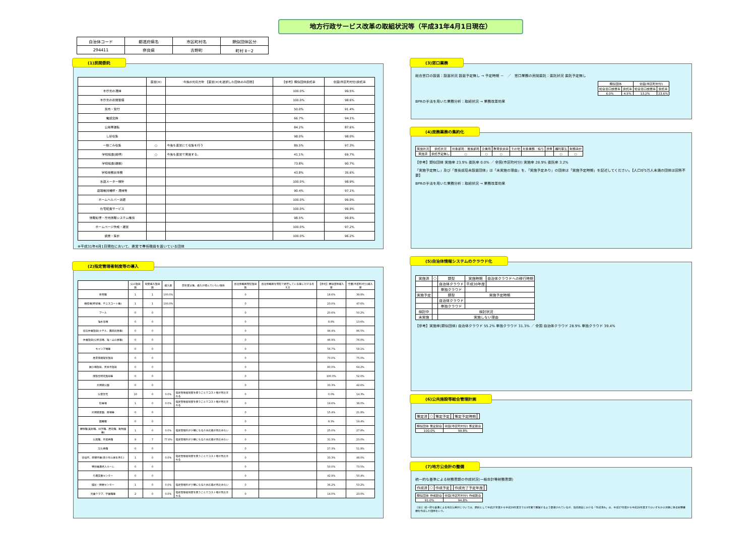地方行政サービス改革の取組状況等（平成31年4月1日現在）
| 自治体コード | 都道府県名 | 市区町村名 | 類似団体区分 |
| 294411 | 奈良県 | 吉野町 | 町村 Ⅱ－2 |
(1)民間委託
| | 直営(※) | 今後の対応方針 【直営(※)を選択した団体のみ回答】 | 【参考】類似団体委託率 | 全国(市区町村分)委託率 |
| 本庁舎の清掃 | | | 100.0% | 99.5% |
| 本庁舎の夜間警備 | | | 100.0% | 98.6% |
| 案内・受付 | | | 50.0% | 91.4% |
| 電話交換 | | | 66.7% | 94.1% |
| 公用車運転 | | | 84.2% | 87.6% |
| し尿収集 | | | 98.0% | 98.0% |
| 一般ごみ収集 | ○ | 今後も直営にて収集を行う | 89.5% | 97.3% |
| 学校給食(調理) | ○ | 今後も直営で実施する。 | 41.1% | 69.7% |
| 学校給食(運搬) | | | 73.8% | 90.7% |
| 学校用務員事務 | | | 43.8% | 35.6% |
| 水道メーター検針 | | | 100.0% | 98.9% |
| 道路維持補修・清掃等 | | | 90.4% | 97.1% |
| ホームヘルパー派遣 | | | 100.0% | 99.0% |
| 在宅配食サービス | | | 100.0% | 99.9% |
| 情報処理・庁内情報システム維持 | | | 98.5% | 99.6% |
| ホームページ作成・運営 | | | 100.0% | 97.2% |
| 調査・集計 | | | 100.0% | 96.2% |
※平成31年4月1日現在において、直営で専任職員を置いている団体
(2)指定管理者制度等の導入
| | 公の施設数 | 制度導入施設数 | 導入率 | 前年度以降、導入が進んでいない理由 | 自治体職員常駐施設数 | 自治体職員を常駐で配置している事に対する考え方 | 【参考】類似団体導入率 | 全国(市区町村分)導入率 |
| 体育館 | 1 | 1 | 100.0% | | 0 | | 18.6% | 39.8% |
| 競技場(野球場、テニスコート等) | 1 | 1 | 100.0% | | 0 | | 23.0% | 47.6% |
| プール | 0 | 0 | | | 0 | | 20.6% | 50.2% |
| 海水浴場 | 0 | 0 | | | 0 | | 8.8% | 13.6% |
| 宿泊休養施設(ホテル、国民宿舎等) | 0 | 0 | | | 0 | | 94.4% | 86.5% |
| 休養施設(公衆浴場、海・山の家等) | 0 | 0 | | | 0 | | 46.9% | 76.0% |
| キャンプ場等 | 0 | 0 | | | 0 | | 56.7% | 58.1% |
| 産業情報提供施設 | 0 | 0 | | | 0 | | 70.0% | 75.0% |
| 展示場施設、見本市施設 | 0 | 0 | | | 0 | | 80.0% | 64.2% |
| 開放型研究施設等 | 0 | 0 | | | 0 | | 100.0% | 52.0% |
| 大規模公園 | 0 | 0 | | | 0 | | 33.3% | 42.6% |
| 公営住宅 | 10 | 0 | 0.0% | 指定管理者制度を使うことでコスト増が見込まれる | 0 | | 0.0% | 14.3% |
| 駐車場 | 1 | 0 | 0.0% | 指定管理者制度を使うことでコスト増が見込まれる | 0 | | 19.6% | 38.0% |
| 大規模霊園、斎場等 | 0 | 0 | | | 0 | | 15.4% | 21.8% |
| 図書館 | 0 | 0 | | | 0 | | 8.3% | 19.4% |
| 博物館(美術館、科学館、歴史館、動物園等) | 1 | 0 | 0.0% | 指定管理料が少額になるため応募が見込めない | 0 | | 25.0% | 27.8% |
| 公民館、市民会館 | 9 | 7 | 77.8% | 指定管理料が少額になるため応募が見込めない | 0 | | 31.3% | 23.0% |
| 文化会館 | 0 | 0 | | | 0 | | 27.3% | 51.8% |
| 合宿所、研修所等(青少年の家を含む) | 1 | 0 | 0.0% | 指定管理者制度を使うことでコスト増が見込まれる | 0 | | 33.3% | 48.0% |
| 特別養護老人ホーム | 0 | 0 | | | 0 | | 50.0% | 73.5% |
| 介護支援センター | 0 | 0 | | | 0 | | 42.9% | 50.4% |
| 福祉・保健センター | 1 | 0 | 0.0% | 指定管理料が少額になるため応募が見込めない | 0 | | 36.2% | 53.2% |
| 児童クラブ、学童館等 | 2 | 0 | 0.0% | 指定管理者制度を使うことでコスト増が見込まれる | 0 | | 14.0% | 23.0% |
(3)窓口業務
総合窓口の設置：設置状況 設置予定無し → 予定時期 －　／　窓口業務の民間委託：委託状況 委託予定無し
| 類似団体 | | 全国(市区町村分) | |
| 総合窓口設置率 | 委託率 | 総合窓口設置率 | 委託率 |
| 6.0% | 4.5% | 13.2% | 23.6% |
BPRの手法を用いた業務分析：取組状況 → 業務改革効果
(4)庶務業務の集約化
| 実施状況 | 委託状況 | 対象部局：首長部局 | 企業局 | 教育委員会 | その他 | 対象業務：給与 | 旅費 | 福利厚生 | 財務会計 |
| 実施済 | 委託予定無し | ○ | ○ | ○ | | | | ○ | ○ |
【参考】類似団体 実施率 23.9% 委託率 0.0% ／ 全国(市区町村分) 実施率 28.9% 委託率 3.2%
「実施予定無し」及び「首長部局未設置団体」は「未実施の理由」を、「実施予定あり」の団体は「実施予定時期」を記述してください。【人口が5万人未満の団体は回答不要】
BPRの手法を用いた業務分析：取組状況 → 業務改革効果
(5)自治体情報システムのクラウド化
| 実施済 | ○ | 類型 | 実施時期 | 自治体クラウドへの移行時期 |
| | | 自治体クラウド | 平成30年度 | |
| | | 単独クラウド | | |
| 実施予定 | | 類型 | 実施予定時期 | |
| | | 自治体クラウド | | |
| | | 単独クラウド | | |
| 検討中 | | 検討状況 | | |
| 未実施 | | 実施しない理由 | | |
【参考】実施率(類似団体) 自治体クラウド 55.2% 単独クラウド 31.3% ／ 全国 自治体クラウド 28.9% 単独クラウド 39.4%
(6)公共施設等総合管理計画
| 策定済 | ○ | 策定予定 | | 策定予定時期 | |
| 類似団体 策定割合 | 全国(市区町村分) 策定割合 |
| 100.0% | 99.8% |
(7)地方公会計の整備
統一的な基準による財務書類の作成状況(一般会計等財務書類)
| 作成済 | ○ | 作成予定 | | 作成完了予定年度 | |
| 類似団体 作成割合 | 全国(市区町村分) 作成割合 |
| 91.0% | 94.8% |
（注1）統一的な基準による地方公会計については、原則として平成27年度から平成29年度までの3年間で整備するよう要請されているが、当該調査における「作成済み」は、平成27年度から平成29年度までのいずれかの決算に係る財務書類を作成した団体をいう。